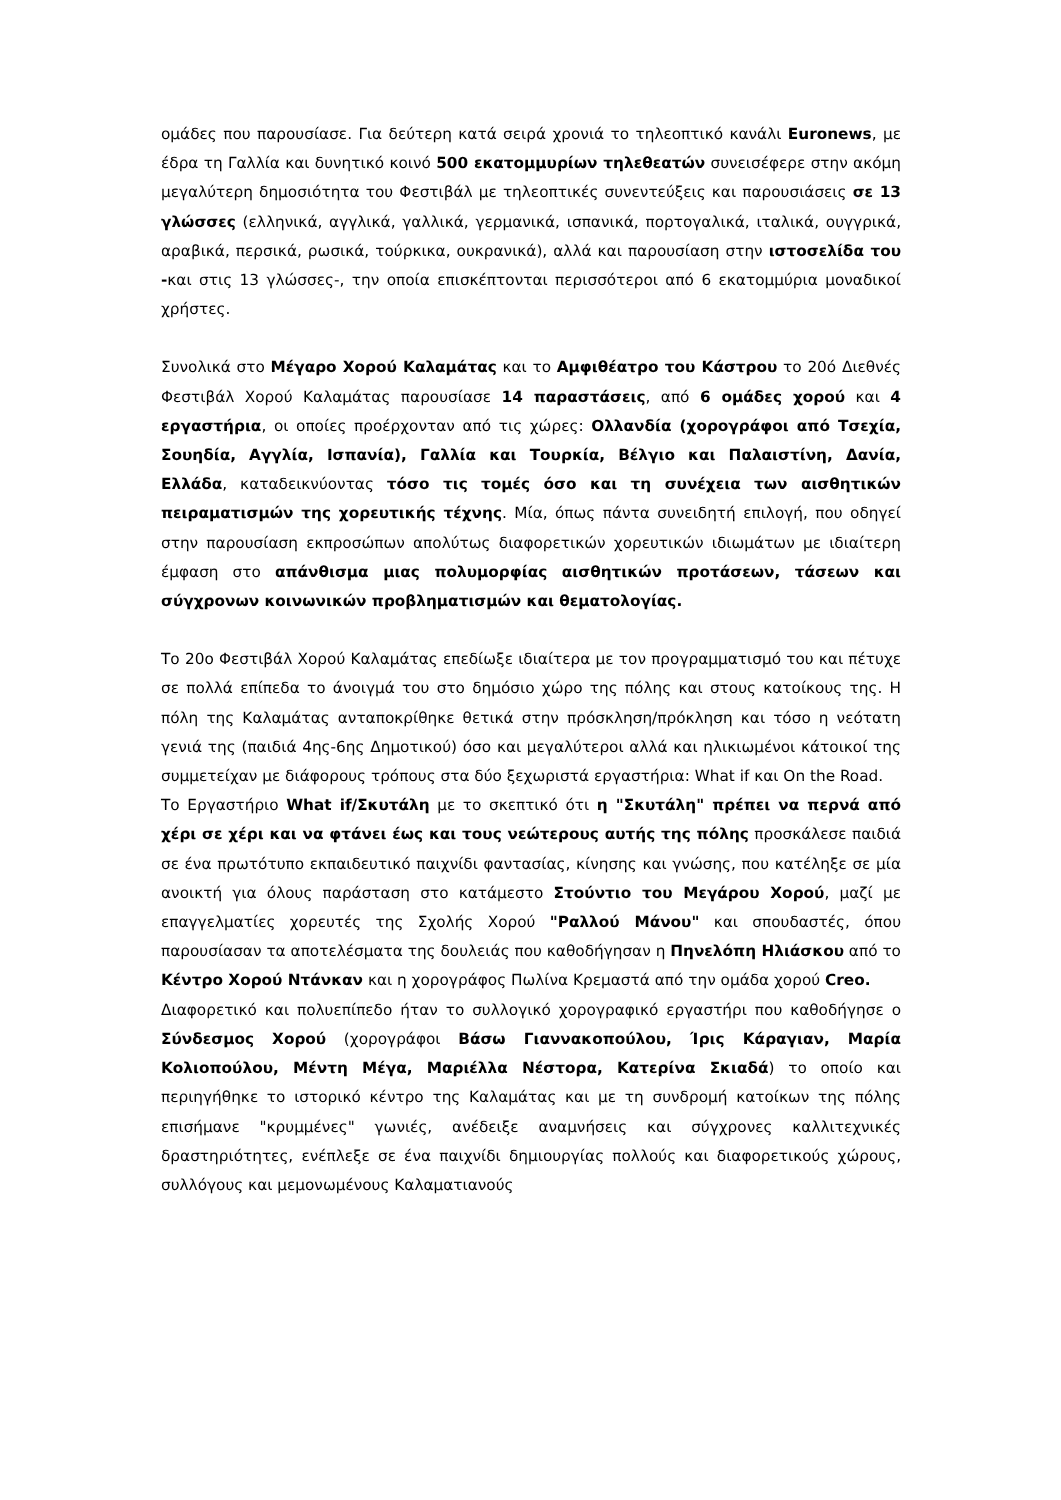ομάδες που παρουσίασε. Για δεύτερη κατά σειρά χρονιά το τηλεοπτικό κανάλι Euronews, με έδρα τη Γαλλία και δυνητικό κοινό 500 εκατομμυρίων τηλεθεατών συνεισέφερε στην ακόμη μεγαλύτερη δημοσιότητα του Φεστιβάλ με τηλεοπτικές συνεντεύξεις και παρουσιάσεις σε 13 γλώσσες (ελληνικά, αγγλικά, γαλλικά, γερμανικά, ισπανικά, πορτογαλικά, ιταλικά, ουγγρικά, αραβικά, περσικά, ρωσικά, τούρκικα, ουκρανικά), αλλά και παρουσίαση στην ιστοσελίδα του -και στις 13 γλώσσες-, την οποία επισκέπτονται περισσότεροι από 6 εκατομμύρια μοναδικοί χρήστες.
Συνολικά στο Μέγαρο Χορού Καλαμάτας και το Αμφιθέατρο του Κάστρου το 20ό Διεθνές Φεστιβάλ Χορού Καλαμάτας παρουσίασε 14 παραστάσεις, από 6 ομάδες χορού και 4 εργαστήρια, οι οποίες προέρχονταν από τις χώρες: Ολλανδία (χορογράφοι από Τσεχία, Σουηδία, Αγγλία, Ισπανία), Γαλλία και Τουρκία, Βέλγιο και Παλαιστίνη, Δανία, Ελλάδα, καταδεικνύοντας τόσο τις τομές όσο και τη συνέχεια των αισθητικών πειραματισμών της χορευτικής τέχνης. Μία, όπως πάντα συνειδητή επιλογή, που οδηγεί στην παρουσίαση εκπροσώπων απολύτως διαφορετικών χορευτικών ιδιωμάτων με ιδιαίτερη έμφαση στο απάνθισμα μιας πολυμορφίας αισθητικών προτάσεων, τάσεων και σύγχρονων κοινωνικών προβληματισμών και θεματολογίας.
Το 20ο Φεστιβάλ Χορού Καλαμάτας επεδίωξε ιδιαίτερα με τον προγραμματισμό του και πέτυχε σε πολλά επίπεδα το άνοιγμά του στο δημόσιο χώρο της πόλης και στους κατοίκους της. Η πόλη της Καλαμάτας ανταποκρίθηκε θετικά στην πρόσκληση/πρόκληση και τόσο η νεότατη γενιά της (παιδιά 4ης-6ης Δημοτικού) όσο και μεγαλύτεροι αλλά και ηλικιωμένοι κάτοικοί της συμμετείχαν με διάφορους τρόπους στα δύο ξεχωριστά εργαστήρια: What if και On the Road.
Το Εργαστήριο What if/Σκυτάλη με το σκεπτικό ότι η "Σκυτάλη" πρέπει να περνά από χέρι σε χέρι και να φτάνει έως και τους νεώτερους αυτής της πόλης προσκάλεσε παιδιά σε ένα πρωτότυπο εκπαιδευτικό παιχνίδι φαντασίας, κίνησης και γνώσης, που κατέληξε σε μία ανοικτή για όλους παράσταση στο κατάμεστο Στούντιο του Μεγάρου Χορού, μαζί με επαγγελματίες χορευτές της Σχολής Χορού "Ραλλού Μάνου" και σπουδαστές, όπου παρουσίασαν τα αποτελέσματα της δουλειάς που καθοδήγησαν η Πηνελόπη Ηλιάσκου από το Κέντρο Χορού Ντάνκαν και η χορογράφος Πωλίνα Κρεμαστά από την ομάδα χορού Creo.
Διαφορετικό και πολυεπίπεδο ήταν το συλλογικό χορογραφικό εργαστήρι που καθοδήγησε ο Σύνδεσμος Χορού (χορογράφοι Βάσω Γιαννακοπούλου, Ίρις Κάραγιαν, Μαρία Κολιοπούλου, Μέντη Μέγα, Μαριέλλα Νέστορα, Κατερίνα Σκιαδά) το οποίο και περιηγήθηκε το ιστορικό κέντρο της Καλαμάτας και με τη συνδρομή κατοίκων της πόλης επισήμανε "κρυμμένες" γωνιές, ανέδειξε αναμνήσεις και σύγχρονες καλλιτεχνικές δραστηριότητες, ενέπλεξε σε ένα παιχνίδι δημιουργίας πολλούς και διαφορετικούς χώρους, συλλόγους και μεμονωμένους Καλαματιανούς